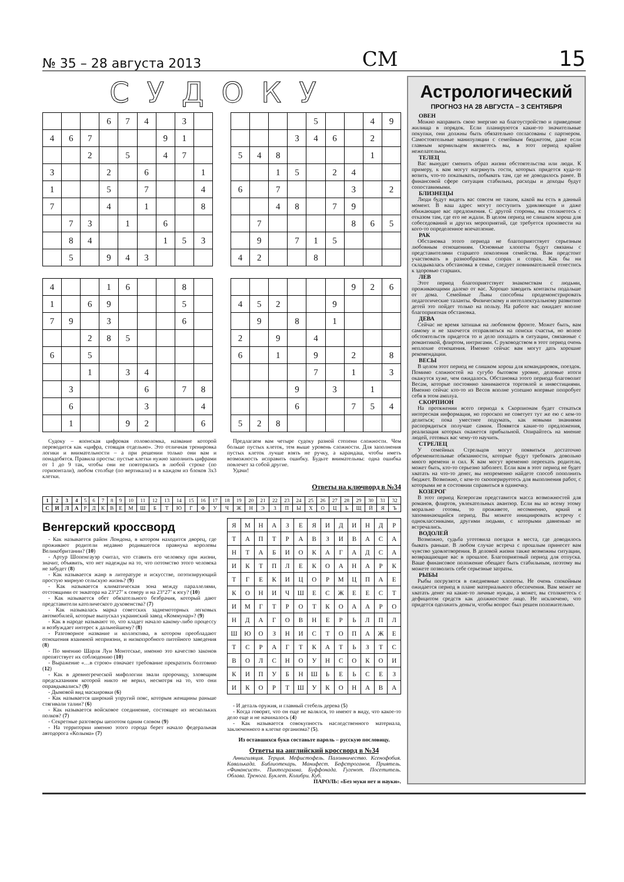№ 35 – 28 августа 2013 СМ 15
СУДОКУ
| | | | 6 | 7 | 4 | | 3 | |
| 4 | 6 | 7 | | | | 9 | 1 | |
| | | 2 | | 5 | | 4 | 7 | |
| 3 | | | 2 | | 6 | | | 1 |
| 1 | | | 5 | | 7 | | | 4 |
| 7 | | | 4 | | 1 | | | 8 |
| | 7 | 3 | | 1 | | 6 | | |
| | 8 | 4 | | | | 1 | 5 | 3 |
| | 5 | | 9 | 4 | 3 | | | |
| | | | | 5 | | | 4 | 9 |
| | | | 3 | 4 | 6 | | 2 | |
| 5 | 4 | 8 | | | | | 1 | |
| | | 1 | 5 | | 2 | 4 | | |
| 6 | | 7 | | | | 3 | | 2 |
| | | 4 | 8 | | 7 | 9 | | |
| | 7 | | | | | 8 | 6 | 5 |
| | 9 | | 7 | 1 | 5 | | | |
| 4 | 2 | | | 8 | | | | |
| 4 | | | 1 | 6 | | | 8 | |
| 1 | | 6 | 9 | | | | 5 | |
| 7 | 9 | | 3 | | | | 6 | |
| | | 2 | 8 | 5 | | | | |
| 6 | | 5 | | | | | | |
| | | 1 | | 3 | 4 | | | |
| | 3 | | | | 6 | | 7 | 8 |
| | 6 | | | | 3 | | | 4 |
| | 1 | | | 9 | 2 | | | 6 |
| | | | | | | 9 | 2 | 6 |
| 4 | 5 | 2 | | | 9 | | | |
| | 9 | | 8 | | 1 | | | |
| 2 | | 9 | | 4 | | | | |
| 6 | | 1 | | 9 | | 2 | | 8 |
| | | | | 7 | | 1 | | 3 |
| | | | 9 | | 3 | | 1 | |
| | | | 6 | | | 7 | 5 | 4 |
| 5 | 2 | 8 | | | | | | |
Судоку – японская цифровая головоломка, название которой переводится как «цифра, стоящая отдельно». Это отличная тренировка логики и внимательности – а при решении только они вам и понадобятся. Правила просты: пустые клетки нужно заполнить цифрами от 1 до 9 так, чтобы они не повторялись в любой строке (по горизонтали), любом столбце (по вертикали) и в каждом из блоков 3х3 клетки.
Предлагаем вам четыре судоку разной степени сложности. Чем больше пустых клеток, тем выше уровень сложности. Для заполнения пустых клеток лучше взять не ручку, а карандаш, чтобы иметь возможность исправить ошибку. Будьте внимательны: одна ошибка повлечет за собой другие.
Удачи!
Ответы на ключворд в №34
| 1 | 2 | 3 | 4 | 5 | 6 | 7 | 8 | 9 | 10 | 11 | 12 | 13 | 14 | 15 | 16 | 17 | 18 | 19 | 20 | 21 | 22 | 23 | 24 | 25 | 26 | 27 | 28 | 29 | 30 | 31 | 32 |
| С | И | Л | А | Р | Д | К | В | Е | М | Ш | Б | Т | Ю | Г | Ф | У | Ч | Ж | Н | Э | З | П | Ы | Х | О | Ц | Ь | Щ | Й | Я | Ъ |
Венгерский кроссворд
- Как называется район Лондона, в котором находится дворец, где проживают родители недавно родившегося правнука королевы Великобритании? (10)
- Артур Шопенгауэр считал, что ставить его человеку при жизни, значит, объявить, что нет надежды на то, что потомство этого человека не забудет (8)
- Как называется жанр в литературе и искусстве, поэтизирующий простую мирную сельскую жизнь? (9)
- Как называется климатическая зона между параллелями, отстоящими от экватора на 23°27’ к северу и на 23°27’ к югу? (10)
- Как называется обет обязательного безбрачия, который дают представители католического духовенства? (7)
- Как называлась марка советских заднемоторных легковых автомобилей, которые выпускал украинский завод «Коммунар»? (9)
- Как в народе называют то, что кладет начало какому-либо процессу и возбуждает интерес к дальнейшему? (8)
- Разговорное название и коллектива, в котором преобладают отношения взаимной неприязни, и низкопробного питейного заведения (8)
- По мнению Шарля Луи Монтескье, именно это качество законов препятствует их соблюдению (10)
- Выражение «…в строю» означает требование прекратить болтовню (12)
- Как в древнегреческой мифологии звали пророчицу, зловещим предсказаниям которой никто не верил, несмотря на то, что они оправдывались? (9)
- Дымовой вид маскировки (6)
- Как называется широкий упругий пояс, которым женщины раньше стягивали талии? (6)
- Как называется войсковое соединение, состоящее из нескольких полков? (7)
- Секретные разговоры шепотом одним словом (9)
- На территории именно этого города берет начало федеральная автодорога «Колыма» (7)
| Я | М | Н | А | З | Е | Я | И | Д | И | Н | Д | Р |
| Т | А | П | Т | Р | А | В | З | И | В | А | С | А |
| Н | Т | А | Б | И | О | К | А | Г | А | Д | С | А |
| И | К | Т | П | Л | Е | К | О | А | Н | А | Р | К |
| Т | Г | Е | К | И | Ц | О | Р | М | Ц | П | А | Е |
| К | О | Н | И | Ч | Ш | Е | С | Ж | Е | Е | С | Т |
| И | М | Г | Т | Р | О | Т | К | О | А | А | Р | О |
| Н | Д | А | Г | О | В | Н | Е | Р | Ь | Л | П | Л |
| Ш | Ю | О | З | Н | И | С | Т | О | П | А | Ж | Е |
| Т | С | Р | А | Г | Т | К | А | Т | Ь | З | Т | С |
| В | О | Л | С | Н | О | У | Н | С | О | К | О | И |
| К | И | П | У | Б | Н | Ш | Ь | Е | Ь | С | Е | З |
| И | К | О | Р | Т | Ш | У | К | О | Н | А | В | А |
- И деталь оружия, и главный стебель дерева (5)
- Когда говорят, что он еще не валялся, то имеют в виду, что какое-то дело еще и не начиналось (4)
- Как называется совокупность наследственного материала, заключенного в клетке организма? (5).
Из оставшихся букв составьте пароль – русскую пословицу.
Ответы на английский кроссворд в №34
Аннигиляция. Терция. Мефистофель. Паломничество. Ксенофобия. Кавалькада. Библиотекарь. Манифест. Бефстроганов. Приятель. «Финансист». Пиктограмма. Буффонада. Гугенот. Посетитель. Облава. Тренога. Буклет. Колибри. Куб.
ПАРОЛЬ: «Без муки нет и науки».
Астрологический
ПРОГНОЗ НА 28 АВГУСТА – 3 СЕНТЯБРЯ
ОВЕН
Можно направить свою энергию на благоустройство и приведение жилища в порядок. Если планируются какие-то значительные покупки, они должны быть обязательно согласованы с партнером. Самостоятельные манипуляции с семейным бюджетом, даже если главным кормильцем являетесь вы, в этот период крайне нежелательны.
ТЕЛЕЦ
Вас вынудят сменить образ жизни обстоятельства или люди. К примеру, к вам могут нагрянуть гости, которых придется куда-то возить, что-то показывать, побывать там, где не доводилось ранее. В финансовой сфере ситуация стабильна, расходы и доходы будут сопоставимыми.
БЛИЗНЕЦЫ
Люди будут видеть вас совсем не таким, какой вы есть в данный момент. В ваш адрес могут поступить удивляющие и даже обижающие вас предложения. С другой стороны, вы столкнетесь с отказом там, где его не ждали. В целом период не слишком хорош для собеседований и других мероприятий, где требуется произвести на кого-то определенное впечатление.
РАК
Обстановка этого периода не благоприятствует серьезным любовным отношениям. Основные хлопоты будут связаны с представителями старшего поколения семейства. Вам предстоит участвовать в разнообразных спорах и ссорах. Как бы ни складывалась обстановка в семье, следует повнимательней отнестись к здоровью старших.
ЛЕВ
Этот период благоприятствует знакомствам с людьми, проживающими далеко от вас. Хорошо заводить контакты подальше от дома. Семейные Львы способны продемонстрировать педагогические таланты. Физическому и интеллектуальному развитию детей это пойдет только на пользу. На работе вас ожидает вполне благоприятная обстановка.
ДЕВА
Сейчас не время затишья на любовном фронте. Может быть, вам самому и не захочется отправляться на поиски счастья, но волею обстоятельств придется то и дело попадать в ситуации, связанные с романтикой, флиртом, интригами. С руководством в этот период очень неплохие отношения. Именно сейчас вам могут дать хорошие рекомендации.
ВЕСЫ
В целом этот период не слишком хорош для командировок, поездок. Помимо сложностей на сугубо бытовом уровне, деловые итоги окажутся хуже, чем ожидалось. Обстановка этого периода благоволит Весам, которые постоянно занимаются торговлей и инвестициями. Именно сейчас кто-то из Весов вполне успешно впервые попробует себя в этом амплуа.
СКОРПИОН
На протяжении всего периода к Скорпионам будет стекаться интересная информация, но гороскоп не советует тут же ею с кем-то делиться; пока уместнее подумать, как новыми знаниями распорядиться получше самим. Появятся какие-то предложения, реализация которых окажется прибыльной. Опирайтесь на мнение людей, готовых вас чему-то научить.
СТРЕЛЕЦ
У семейных Стрельцов могут появиться достаточно обременительные обязанности, которые будут требовать довольно много времени и сил. К вам могут временно переехать родители, может быть, кто-то серьезно заболеет. Если вам в этот период не будет хватать на что-то денег, вы непременно найдете способ пополнить бюджет. Возможно, с кем-то скооперируетесь для выполнения работ, с которыми не в состоянии справиться в одиночку.
КОЗЕРОГ
В этот период Козерогам представится масса возможностей для романов, флиртов, увлекательных авантюр. Если вы ко всему этому морально готовы, то проживете, несомненно, яркий и запоминающийся период. Вы можете инициировать встречу с одноклассниками, другими людьми, с которыми давненько не встречались.
ВОДОЛЕЙ
Возможно, судьба уготовила поездки в места, где доводилось бывать раньше. В любом случае встреча с прошлым принесет вам чувство удовлетворения. В деловой жизни также возможны ситуации, возвращающие вас в прошлое. Благоприятный период для отпуска. Ваше финансовое положение обещает быть стабильным, поэтому вы можете позволить себе серьезные затраты.
РЫБЫ
Рыбы погрузятся в ежедневные хлопоты. Не очень спокойным ожидается период в плане материального обеспечения. Вам может не хватать денег на какие-то личные нужды, а может, вы столкнетесь с дефицитом средств как должностное лицо. Не исключено, что придется одолжить деньги, чтобы вопрос был решен положительно.